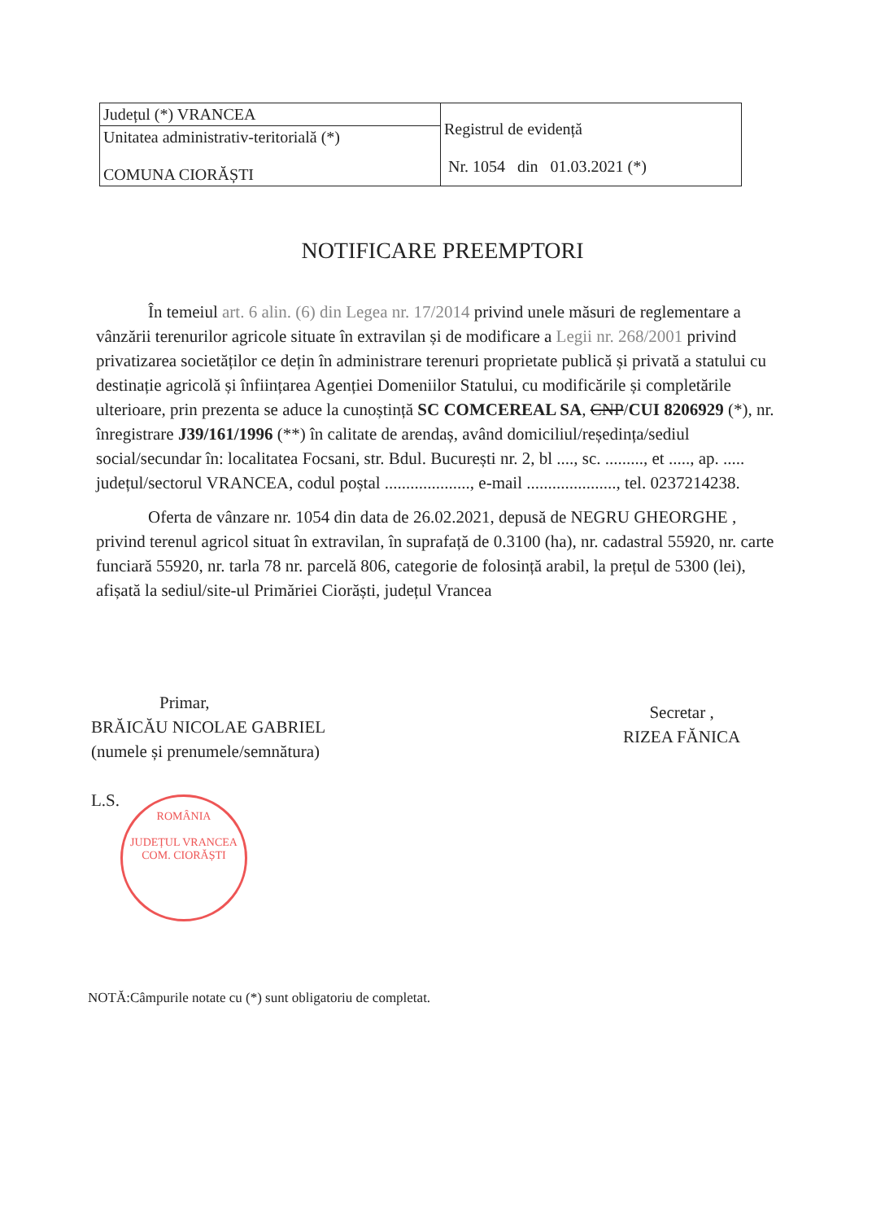| Județul (*) VRANCEA | Registrul de evidență Nr. 1054 din 01.03.2021 (*) |
| Unitatea administrativ-teritorială (*) COMUNA CIORĂȘTI | |
NOTIFICARE PREEMPTORI
În temeiul art. 6 alin. (6) din Legea nr. 17/2014 privind unele măsuri de reglementare a vânzării terenurilor agricole situate în extravilan și de modificare a Legii nr. 268/2001 privind privatizarea societăților ce dețin în administrare terenuri proprietate publică și privată a statului cu destinație agricolă și înființarea Agenției Domeniilor Statului, cu modificările și completările ulterioare, prin prezenta se aduce la cunoștință SC COMCEREAL SA, CNP/CUI 8206929 (*), nr. înregistrare J39/161/1996 (**) în calitate de arendaș, având domiciliul/reședința/sediul social/secundar în: localitatea Focsani, str. Bdul. București nr. 2, bl ...., sc. ........., et ....., ap. ..... județul/sectorul VRANCEA, codul poștal ...................., e-mail ....................., tel. 0237214238.
Oferta de vânzare nr. 1054 din data de 26.02.2021, depusă de NEGRU GHEORGHE , privind terenul agricol situat în extravilan, în suprafață de 0.3100 (ha), nr. cadastral 55920, nr. carte funciară 55920, nr. tarla 78 nr. parcelă 806, categorie de folosință arabil, la prețul de 5300 (lei), afișată la sediul/site-ul Primăriei Ciorăști, județul Vrancea
Primar,
BRĂICĂU NICOLAE GABRIEL
(numele și prenumele/semnătura)
L.S.
Secretar ,
RIZEA FĂNICA
ROMÂNIA
JUDEȚUL VRANCEA COM. CIORĂȘTI
NOTĂ:Câmpurile notate cu (*) sunt obligatoriu de completat.